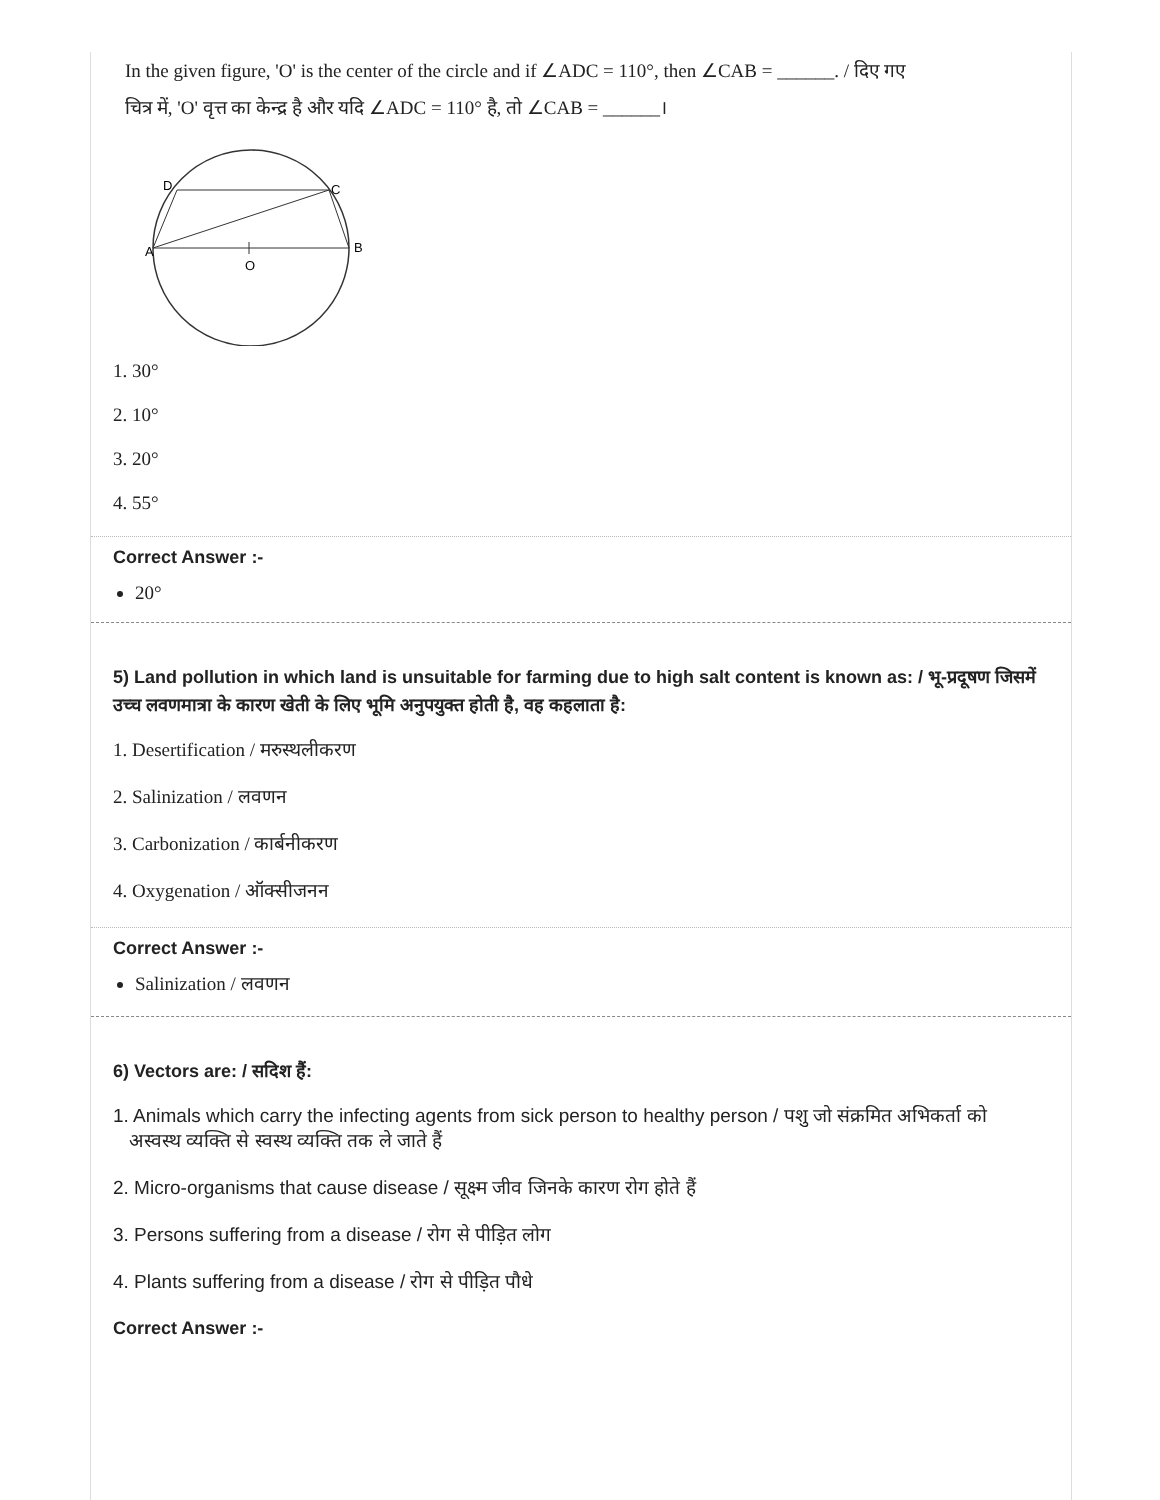In the given figure, 'O' is the center of the circle and if ∠ADC = 110°, then ∠CAB = ______. / दिए गए
चित्र में, 'O' वृत्त का केन्द्र है और यदि ∠ADC = 110° है, तो ∠CAB = ______।
D
C
A
B
O
1. 30°
2. 10°
3. 20°
4. 55°
Correct Answer :-
20°
5) Land pollution in which land is unsuitable for farming due to high salt content is known as: / भू-प्रदूषण जिसमें उच्च लवणमात्रा के कारण खेती के लिए भूमि अनुपयुक्त होती है, वह कहलाता है:
1. Desertification / मरुस्थलीकरण
2. Salinization / लवणन
3. Carbonization / कार्बनीकरण
4. Oxygenation / ऑक्सीजनन
Correct Answer :-
Salinization / लवणन
6) Vectors are: / सदिश हैं:
1. Animals which carry the infecting agents from sick person to healthy person / पशु जो संक्रमित अभिकर्ता को
अस्वस्थ व्यक्ति से स्वस्थ व्यक्ति तक ले जाते हैं
2. Micro-organisms that cause disease / सूक्ष्म जीव जिनके कारण रोग होते हैं
3. Persons suffering from a disease / रोग से पीड़ित लोग
4. Plants suffering from a disease / रोग से पीड़ित पौधे
Correct Answer :-